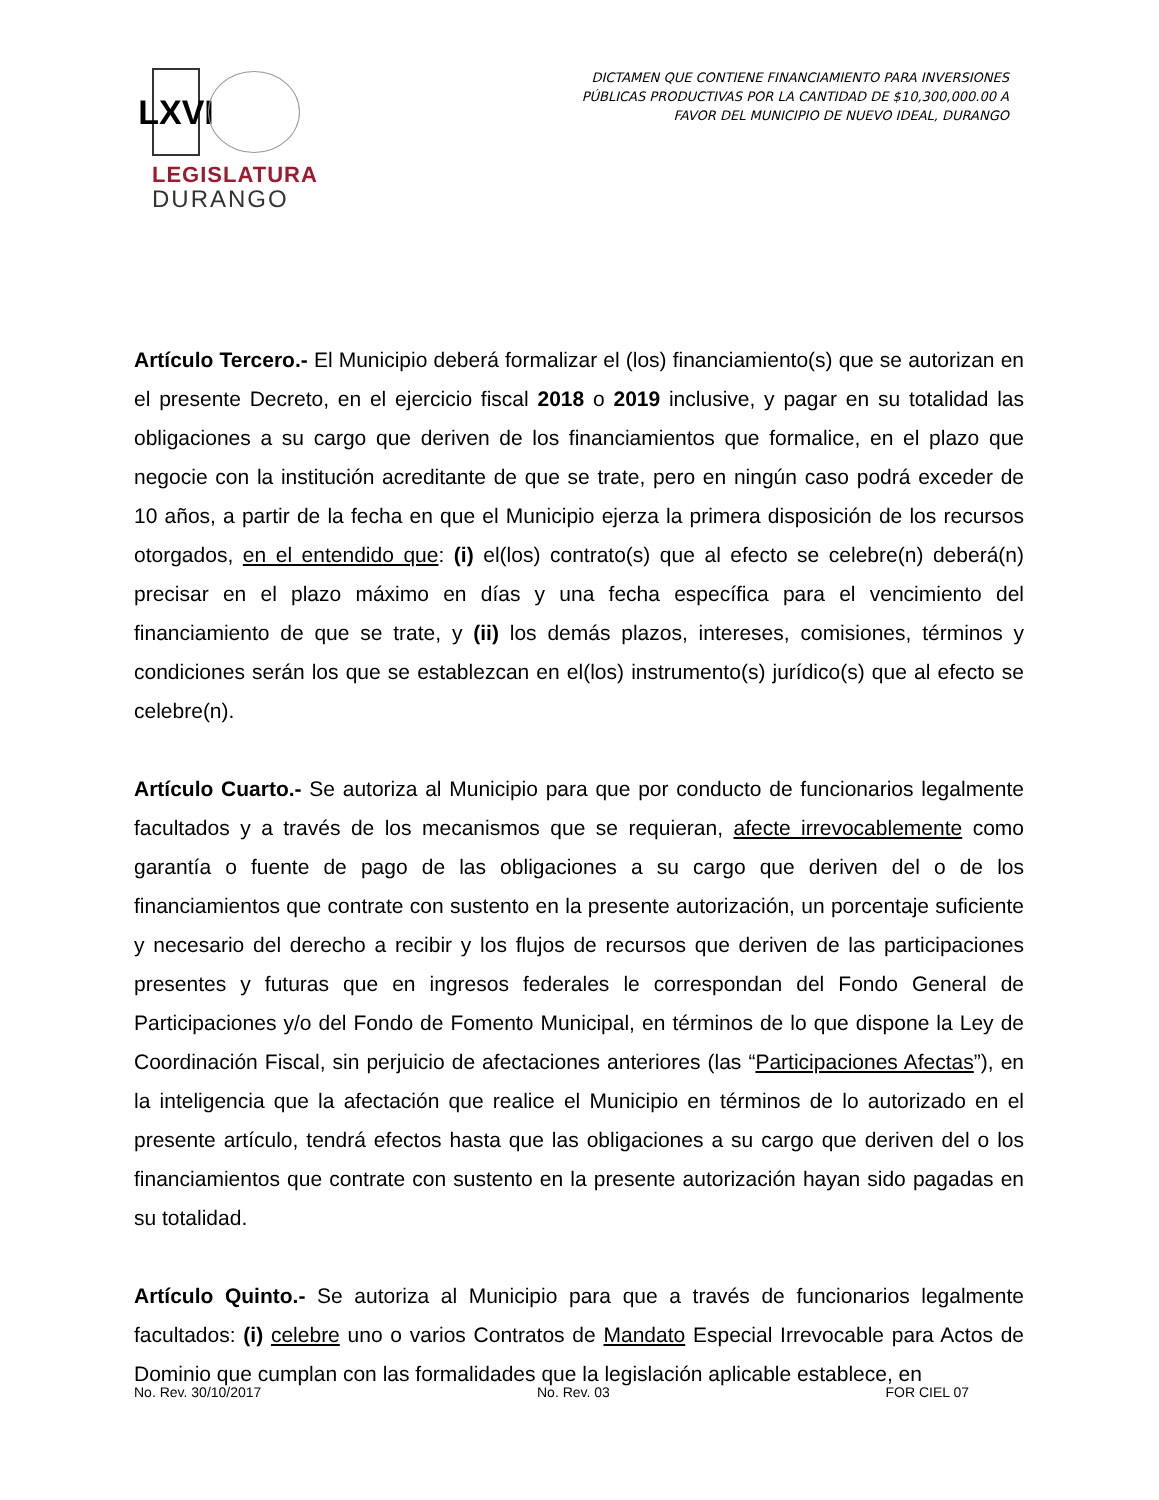LXVI
LEGISLATURA
DURANGO
DICTAMEN QUE CONTIENE FINANCIAMIENTO PARA INVERSIONES
PÚBLICAS PRODUCTIVAS POR LA CANTIDAD DE $10,300,000.00 A
FAVOR DEL MUNICIPIO DE NUEVO IDEAL, DURANGO
Artículo Tercero.- El Municipio deberá formalizar el (los) financiamiento(s) que se autorizan en el presente Decreto, en el ejercicio fiscal 2018 o 2019 inclusive, y pagar en su totalidad las obligaciones a su cargo que deriven de los financiamientos que formalice, en el plazo que negocie con la institución acreditante de que se trate, pero en ningún caso podrá exceder de 10 años, a partir de la fecha en que el Municipio ejerza la primera disposición de los recursos otorgados, en el entendido que: (i) el(los) contrato(s) que al efecto se celebre(n) deberá(n) precisar en el plazo máximo en días y una fecha específica para el vencimiento del financiamiento de que se trate, y (ii) los demás plazos, intereses, comisiones, términos y condiciones serán los que se establezcan en el(los) instrumento(s) jurídico(s) que al efecto se celebre(n).
Artículo Cuarto.- Se autoriza al Municipio para que por conducto de funcionarios legalmente facultados y a través de los mecanismos que se requieran, afecte irrevocablemente como garantía o fuente de pago de las obligaciones a su cargo que deriven del o de los financiamientos que contrate con sustento en la presente autorización, un porcentaje suficiente y necesario del derecho a recibir y los flujos de recursos que deriven de las participaciones presentes y futuras que en ingresos federales le correspondan del Fondo General de Participaciones y/o del Fondo de Fomento Municipal, en términos de lo que dispone la Ley de Coordinación Fiscal, sin perjuicio de afectaciones anteriores (las “Participaciones Afectas”), en la inteligencia que la afectación que realice el Municipio en términos de lo autorizado en el presente artículo, tendrá efectos hasta que las obligaciones a su cargo que deriven del o los financiamientos que contrate con sustento en la presente autorización hayan sido pagadas en su totalidad.
Artículo Quinto.- Se autoriza al Municipio para que a través de funcionarios legalmente facultados: (i) celebre uno o varios Contratos de Mandato Especial Irrevocable para Actos de Dominio que cumplan con las formalidades que la legislación aplicable establece, en
No. Rev. 30/10/2017 No. Rev. 03 FOR CIEL 07